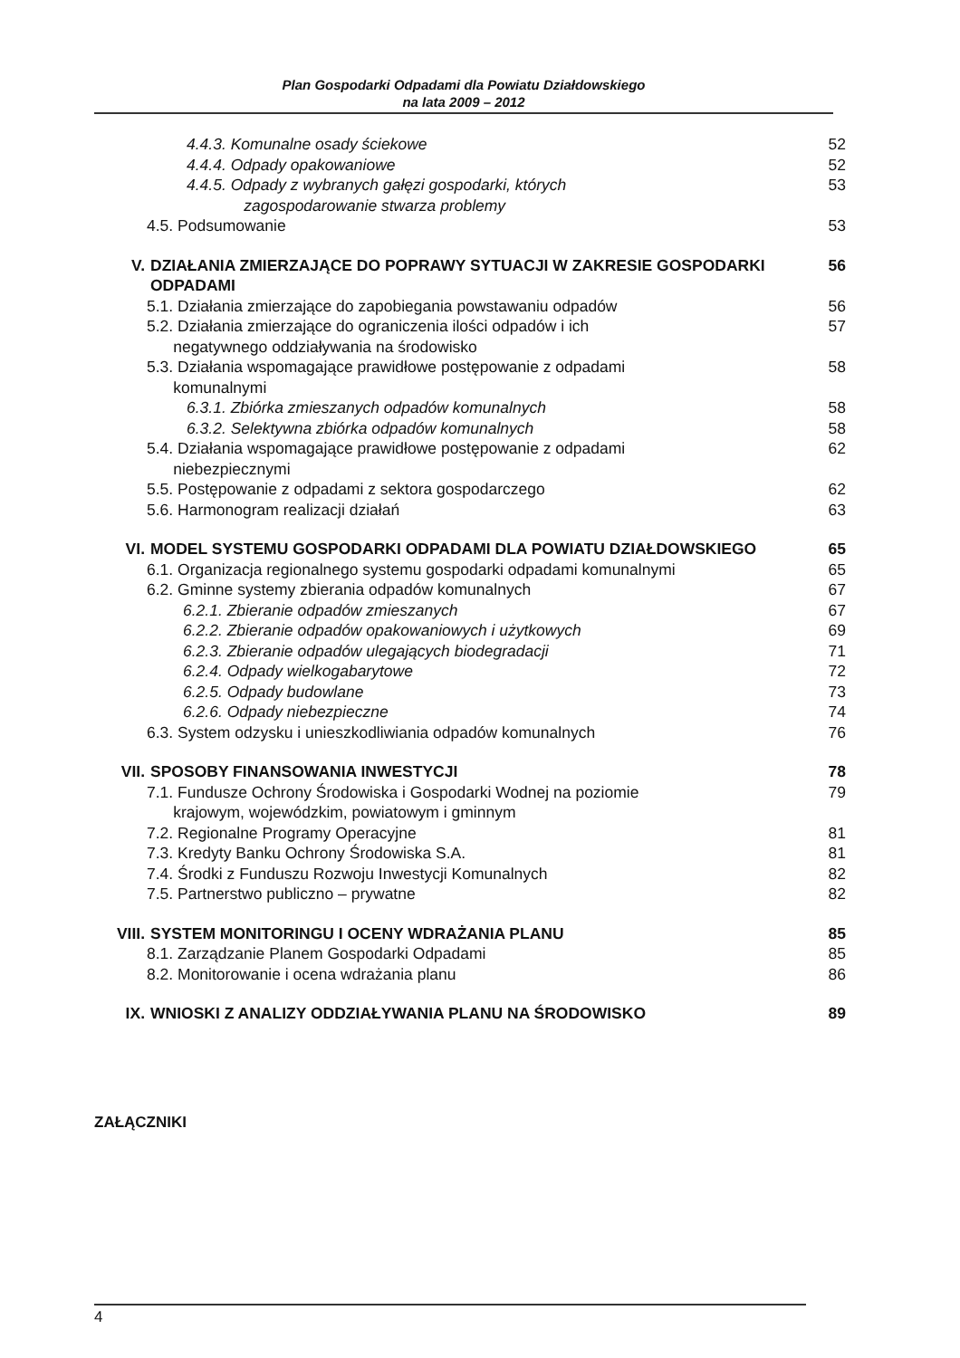Plan Gospodarki Odpadami dla Powiatu Działdowskiego
na lata 2009 – 2012
4.4.3. Komunalne osady ściekowe
52
4.4.4. Odpady opakowaniowe 52
4.4.5. Odpady z wybranych gałęzi gospodarki, których
zagospodarowanie stwarza problemy
53
4.5. Podsumowanie 53
V. DZIAŁANIA ZMIERZAJĄCE DO POPRAWY SYTUACJI W ZAKRESIE GOSPODARKI ODPADAMI
56
5.1. Działania zmierzające do zapobiegania powstawaniu odpadów
56
5.2. Działania zmierzające do ograniczenia ilości odpadów i ich
negatywnego oddziaływania na środowisko
57
5.3. Działania wspomagające prawidłowe postępowanie z odpadami
komunalnymi
58
6.3.1. Zbiórka zmieszanych odpadów komunalnych
58
6.3.2. Selektywna zbiórka odpadów komunalnych
58
5.4. Działania wspomagające prawidłowe postępowanie z odpadami
niebezpiecznymi
62
5.5. Postępowanie z odpadami z sektora gospodarczego
62
5.6. Harmonogram realizacji działań
63
VI. MODEL SYSTEMU GOSPODARKI ODPADAMI DLA POWIATU DZIAŁDOWSKIEGO
65
6.1. Organizacja regionalnego systemu gospodarki odpadami komunalnymi
65
6.2. Gminne systemy zbierania odpadów komunalnych
67
6.2.1. Zbieranie odpadów zmieszanych
67
6.2.2. Zbieranie odpadów opakowaniowych i użytkowych
69
6.2.3. Zbieranie odpadów ulegających biodegradacji
71
6.2.4. Odpady wielkogabarytowe 72
6.2.5. Odpady budowlane 73
6.2.6. Odpady niebezpieczne 74
6.3. System odzysku i unieszkodliwiania odpadów komunalnych
76
VII. SPOSOBY FINANSOWANIA INWESTYCJI
78
7.1. Fundusze Ochrony Środowiska i Gospodarki Wodnej na poziomie
krajowym, wojewódzkim, powiatowym i gminnym
79
7.2. Regionalne Programy Operacyjne
81
7.3. Kredyty Banku Ochrony Środowiska S.A.
81
7.4. Środki z Funduszu Rozwoju Inwestycji Komunalnych
82
7.5. Partnerstwo publiczno – prywatne
82
VIII. SYSTEM MONITORINGU I OCENY WDRAŻANIA PLANU
85
8.1. Zarządzanie Planem Gospodarki Odpadami
85
8.2. Monitorowanie i ocena wdrażania planu
86
IX. WNIOSKI Z ANALIZY ODDZIAŁYWANIA PLANU NA ŚRODOWISKO
89
ZAŁĄCZNIKI
4